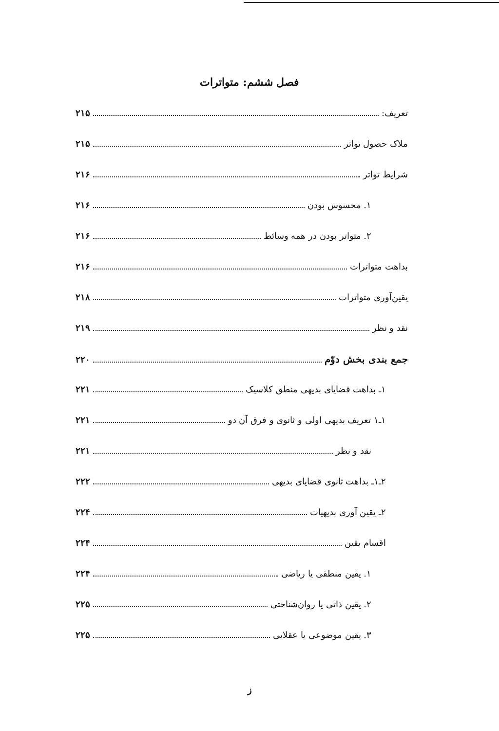فصل ششم: متواترات
تعریف: ۲۱۵
ملاک حصول تواتر ۲۱۵
شرایط تواتر ۲۱۶
۱. محسوس بودن ۲۱۶
۲. متواتر بودن در همه وسائط ۲۱۶
بداهت متواترات ۲۱۶
یقین‌آوری متواترات ۲۱۸
نقد و نظر ۲۱۹
جمع بندی بخش دوّم ۲۲۰
۱ـ بداهت قضایای بدیهی منطق کلاسیک ۲۲۱
۱ـ۱ تعریف بدیهی اولی و ثانوی و فرق آن دو ۲۲۱
نقد و نظر ۲۲۱
۲ـ۱ـ بداهت ثانوی قضایای بدیهی ۲۲۲
۲ـ یقین آوری بدیهیات ۲۲۴
اقسام یقین ۲۲۴
۱. یقین منطقی یا ریاضی ۲۲۴
۲. یقین ذاتی یا روان‌شناختی ۲۲۵
۳. یقین موضوعی یا عقلایی ۲۲۵
ز